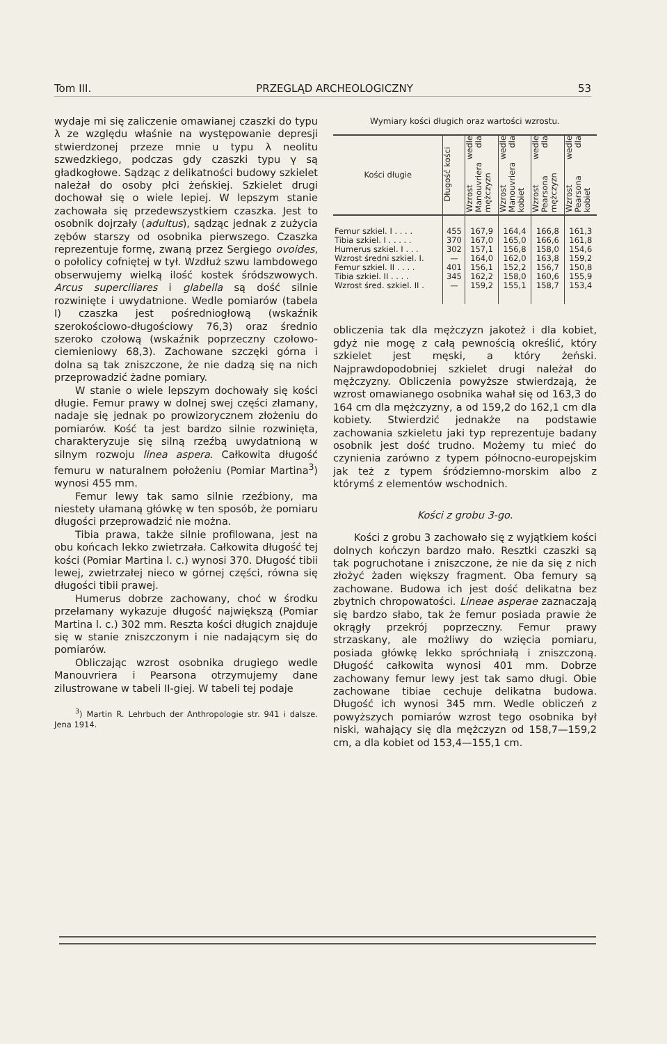Tom III. PRZEGLĄD ARCHEOLOGICZNY 53
wydaje mi się zaliczenie omawianej czaszki do typu λ ze względu właśnie na występowanie depresji stwierdzonej przeze mnie u typu λ neolitu szwedzkiego, podczas gdy czaszki typu γ są gładkogłowe. Sądząc z delikatności budowy szkielet należał do osoby płci żeńskiej. Szkielet drugi dochował się o wiele lepiej. W lepszym stanie zachowała się przedewszystkiem czaszka. Jest to osobnik dojrzały (adultus), sądząc jednak z zużycia zębów starszy od osobnika pierwszego. Czaszka reprezentuje formę, zwaną przez Sergiego ovoides, o połolicy cofniętej w tył. Wzdłuż szwu lambdowego obserwujemy wielką ilość kostek śródszwowych. Arcus superciliares i glabella są dość silnie rozwinięte i uwydatnione. Wedle pomiarów (tabela I) czaszka jest pośredniogłową (wskaźnik szerokościowo-długościowy 76,3) oraz średnio szeroko czołową (wskaźnik poprzeczny czołowo-ciemieniowy 68,3). Zachowane szczęki górna i dolna są tak zniszczone, że nie dadzą się na nich przeprowadzić żadne pomiary.
W stanie o wiele lepszym dochowały się kości długie. Femur prawy w dolnej swej części złamany, nadaje się jednak po prowizorycznem złożeniu do pomiarów. Kość ta jest bardzo silnie rozwinięta, charakteryzuje się silną rzeźbą uwydatnioną w silnym rozwoju linea aspera. Całkowita długość femuru w naturalnem położeniu (Pomiar Martina<sup>3</sup>) wynosi 455 mm.
Femur lewy tak samo silnie rzeźbiony, ma niestety ułamaną główkę w ten sposób, że pomiaru długości przeprowadzić nie można.
Tibia prawa, także silnie profilowana, jest na obu końcach lekko zwietrzała. Całkowita długość tej kości (Pomiar Martina l. c.) wynosi 370. Długość tibii lewej, zwietrzałej nieco w górnej części, równa się długości tibii prawej.
Humerus dobrze zachowany, choć w środku przełamany wykazuje długość największą (Pomiar Martina l. c.) 302 mm. Reszta kości długich znajduje się w stanie zniszczonym i nie nadającym się do pomiarów.
Obliczając wzrost osobnika drugiego wedle Manouvriera i Pearsona otrzymujemy dane zilustrowane w tabeli II-giej. W tabeli tej podaje
<sup>3</sup>) Martin R. Lehrbuch der Anthropologie str. 941 i dalsze. Jena 1914.
Wymiary kości długich oraz wartości wzrostu.
| Kości długie | Długość kości | Wzrost wedle Manouvriera dla mężczyzn | Wzrost wedle Manouvriera dla kobiet | Wzrost wedle Pearsona dla mężczyzn | Wzrost wedle Pearsona dla kobiet |
| --- | --- | --- | --- | --- | --- |
| Femur szkiel. I . . . . | 455 | 167,9 | 164,4 | 166,8 | 161,3 |
| Tibia szkiel. I . . . . . | 370 | 167,0 | 165,0 | 166,6 | 161,8 |
| Humerus szkiel. I . . . | 302 | 157,1 | 156,8 | 158,0 | 154,6 |
| Wzrost średni szkiel. I. | — | 164,0 | 162,0 | 163,8 | 159,2 |
| Femur szkiel. II . . . . | 401 | 156,1 | 152,2 | 156,7 | 150,8 |
| Tibia szkiel. II . . . . | 345 | 162,2 | 158,0 | 160,6 | 155,9 |
| Wzrost śred. szkiel. II . | — | 159,2 | 155,1 | 158,7 | 153,4 |
obliczenia tak dla mężczyzn jakoteż i dla kobiet, gdyż nie mogę z całą pewnością określić, który szkielet jest męski, a który żeński. Najprawdopodobniej szkielet drugi należał do mężczyzny. Obliczenia powyższe stwierdzają, że wzrost omawianego osobnika wahał się od 163,3 do 164 cm dla mężczyzny, a od 159,2 do 162,1 cm dla kobiety. Stwierdzić jednakże na podstawie zachowania szkieletu jaki typ reprezentuje badany osobnik jest dość trudno. Możemy tu mieć do czynienia zarówno z typem północno-europejskim jak też z typem śródziemno-morskim albo z którymś z elementów wschodnich.
Kości z grobu 3-go.
Kości z grobu 3 zachowało się z wyjątkiem kości dolnych kończyn bardzo mało. Resztki czaszki są tak pogruchotane i zniszczone, że nie da się z nich złożyć żaden większy fragment. Oba femury są zachowane. Budowa ich jest dość delikatna bez zbytnich chropowatości. Lineae asperae zaznaczają się bardzo słabo, tak że femur posiada prawie że okrągły przekrój poprzeczny. Femur prawy strzaskany, ale możliwy do wzięcia pomiaru, posiada główkę lekko spróchniałą i zniszczoną. Długość całkowita wynosi 401 mm. Dobrze zachowany femur lewy jest tak samo długi. Obie zachowane tibiae cechuje delikatna budowa. Długość ich wynosi 345 mm. Wedle obliczeń z powyższych pomiarów wzrost tego osobnika był niski, wahający się dla mężczyzn od 158,7—159,2 cm, a dla kobiet od 153,4—155,1 cm.